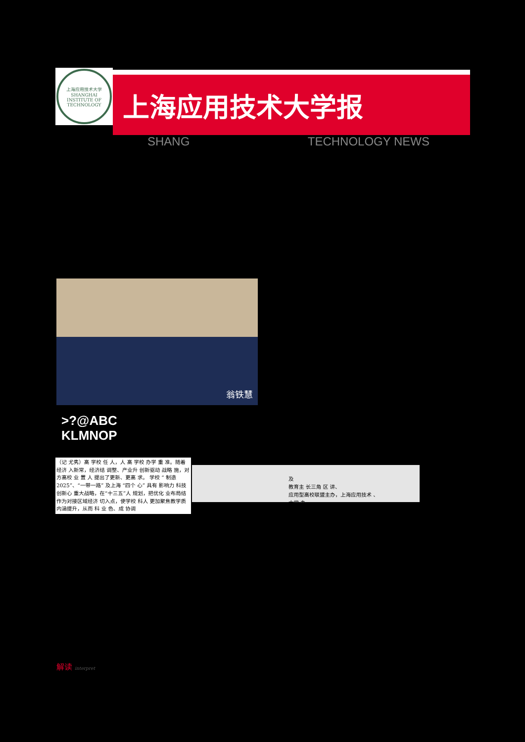上海应用技术大学
SHANGHAI INSTITUTE OF TECHNOLOGY
上海应用技术大学报
SHANG TECHNOLOGY NEWS
翁铁慧
>?@ABC
KLMNOP
（记 尤隽）高 学校 任 人，人 高 学校 办学 重 准。随着 经济 入新常，经济结 调整、产业升 创新驱动 战略 施，对 方高校 业 置 人 提出了更新、更高 求。 学校 “ 制造2025”、“一带一路” 及上海 “四个 心” 具有 影响力 科技创新心 重大战略，在“十三五”人 规划，把优化 业布局结 作为对接区域经济 切入点，使学校 科人 更加聚焦教学质 内涵提升，从而 科 业 色、成 协调
及
教育主 长三角 区 讲、
应用型高校联盟主办，上海应用技术 、
大学 办。
解读 interpret